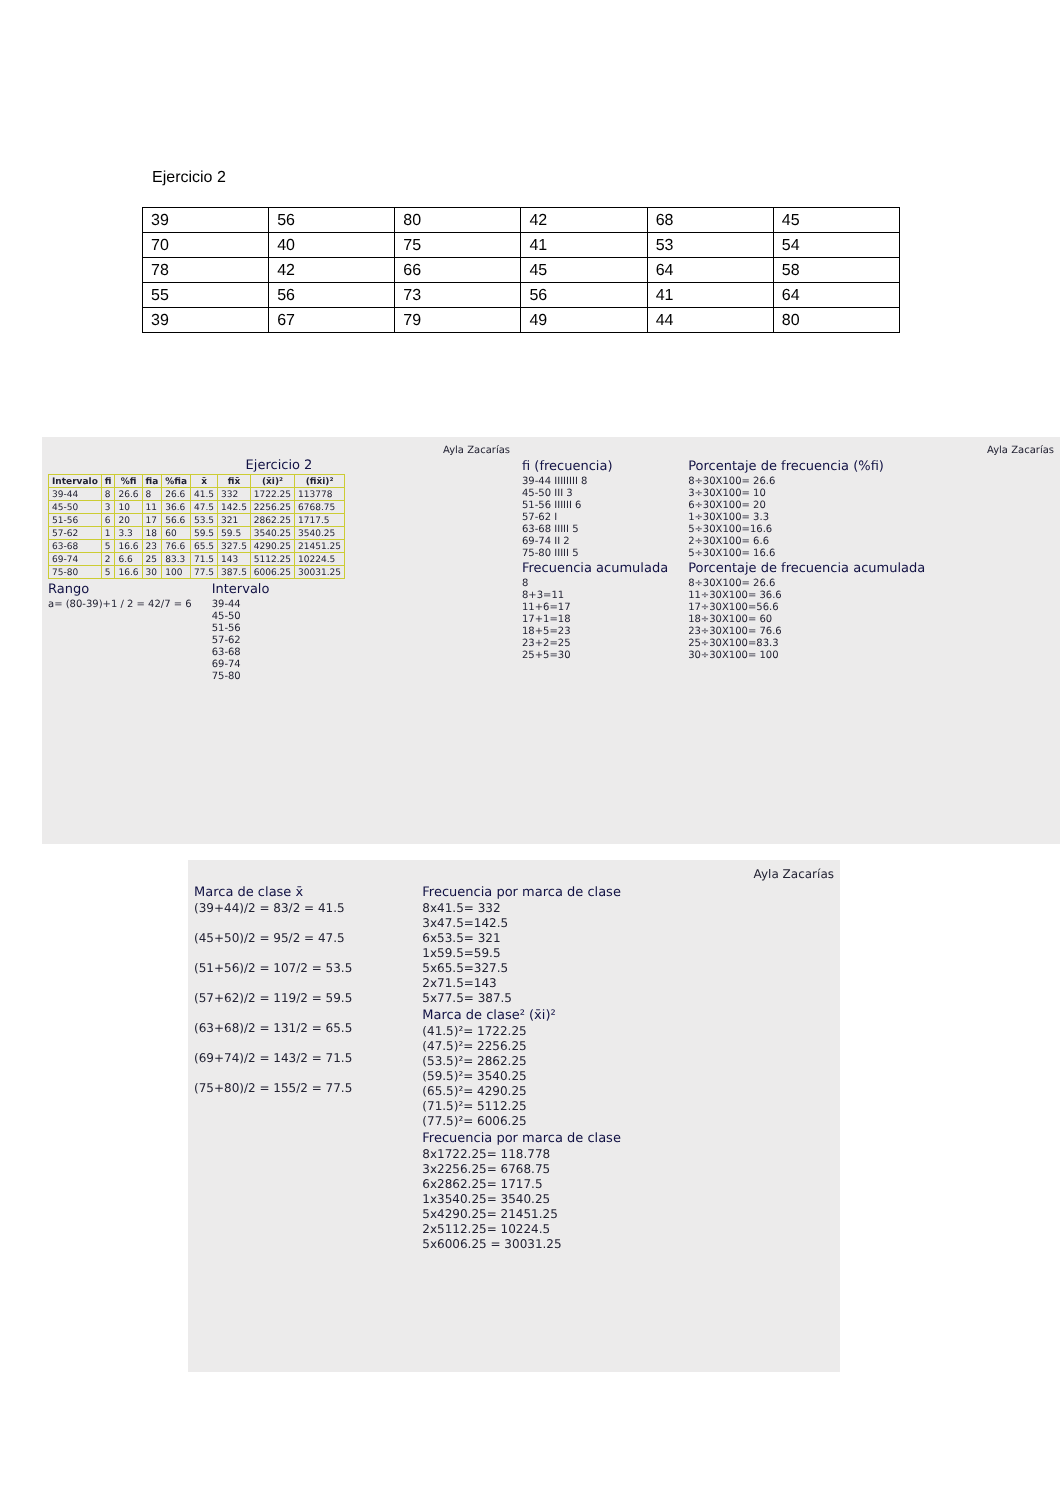Ejercicio 2
| 39 | 56 | 80 | 42 | 68 | 45 |
| 70 | 40 | 75 | 41 | 53 | 54 |
| 78 | 42 | 66 | 45 | 64 | 58 |
| 55 | 56 | 73 | 56 | 41 | 64 |
| 39 | 67 | 79 | 49 | 44 | 80 |
Ayla Zacarías
Ejercicio 2
| Intervalo | fi | %fi | fia | %fia | x̄ | fix̄ | (x̄i)² | (fix̄i)² |
| --- | --- | --- | --- | --- | --- | --- | --- | --- |
| 39-44 | 8 | 26.6 | 8 | 26.6 | 41.5 | 332 | 1722.25 | 113778 |
| 45-50 | 3 | 10 | 11 | 36.6 | 47.5 | 142.5 | 2256.25 | 6768.75 |
| 51-56 | 6 | 20 | 17 | 56.6 | 53.5 | 321 | 2862.25 | 1717.5 |
| 57-62 | 1 | 3.3 | 18 | 60 | 59.5 | 59.5 | 3540.25 | 3540.25 |
| 63-68 | 5 | 16.6 | 23 | 76.6 | 65.5 | 327.5 | 4290.25 | 21451.25 |
| 69-74 | 2 | 6.6 | 25 | 83.3 | 71.5 | 143 | 5112.25 | 10224.5 |
| 75-80 | 5 | 16.6 | 30 | 100 | 77.5 | 387.5 | 6006.25 | 30031.25 |
Rango
a= (80-39)+1 / 2 = 42/7 = 6
Intervalo
39-44
45-50
51-56
57-62
63-68
69-74
75-80
Ayla Zacarías
fi (frecuencia)
39-44 IIIIIIII 8
45-50 III 3
51-56 IIIIII 6
57-62 I
63-68 IIIII 5
69-74 II 2
75-80 IIIII 5
Frecuencia acumulada
8
8+3=11
11+6=17
17+1=18
18+5=23
23+2=25
25+5=30
Porcentaje de frecuencia (%fi)
8÷30X100= 26.6
3÷30X100= 10
6÷30X100= 20
1÷30X100= 3.3
5÷30X100=16.6
2÷30X100= 6.6
5÷30X100= 16.6
Porcentaje de frecuencia acumulada
8÷30X100= 26.6
11÷30X100= 36.6
17÷30X100=56.6
18÷30X100= 60
23÷30X100= 76.6
25÷30X100=83.3
30÷30X100= 100
Ayla Zacarías
Marca de clase x̄
(39+44)/2 = 83/2 = 41.5
(45+50)/2 = 95/2 = 47.5
(51+56)/2 = 107/2 = 53.5
(57+62)/2 = 119/2 = 59.5
(63+68)/2 = 131/2 = 65.5
(69+74)/2 = 143/2 = 71.5
(75+80)/2 = 155/2 = 77.5
Frecuencia por marca de clase
8x41.5= 332
3x47.5=142.5
6x53.5= 321
1x59.5=59.5
5x65.5=327.5
2x71.5=143
5x77.5= 387.5
Marca de clase² (x̄i)²
(41.5)²= 1722.25
(47.5)²= 2256.25
(53.5)²= 2862.25
(59.5)²= 3540.25
(65.5)²= 4290.25
(71.5)²= 5112.25
(77.5)²= 6006.25
Frecuencia por marca de clase
8x1722.25= 118.778
3x2256.25= 6768.75
6x2862.25= 1717.5
1x3540.25= 3540.25
5x4290.25= 21451.25
2x5112.25= 10224.5
5x6006.25 = 30031.25